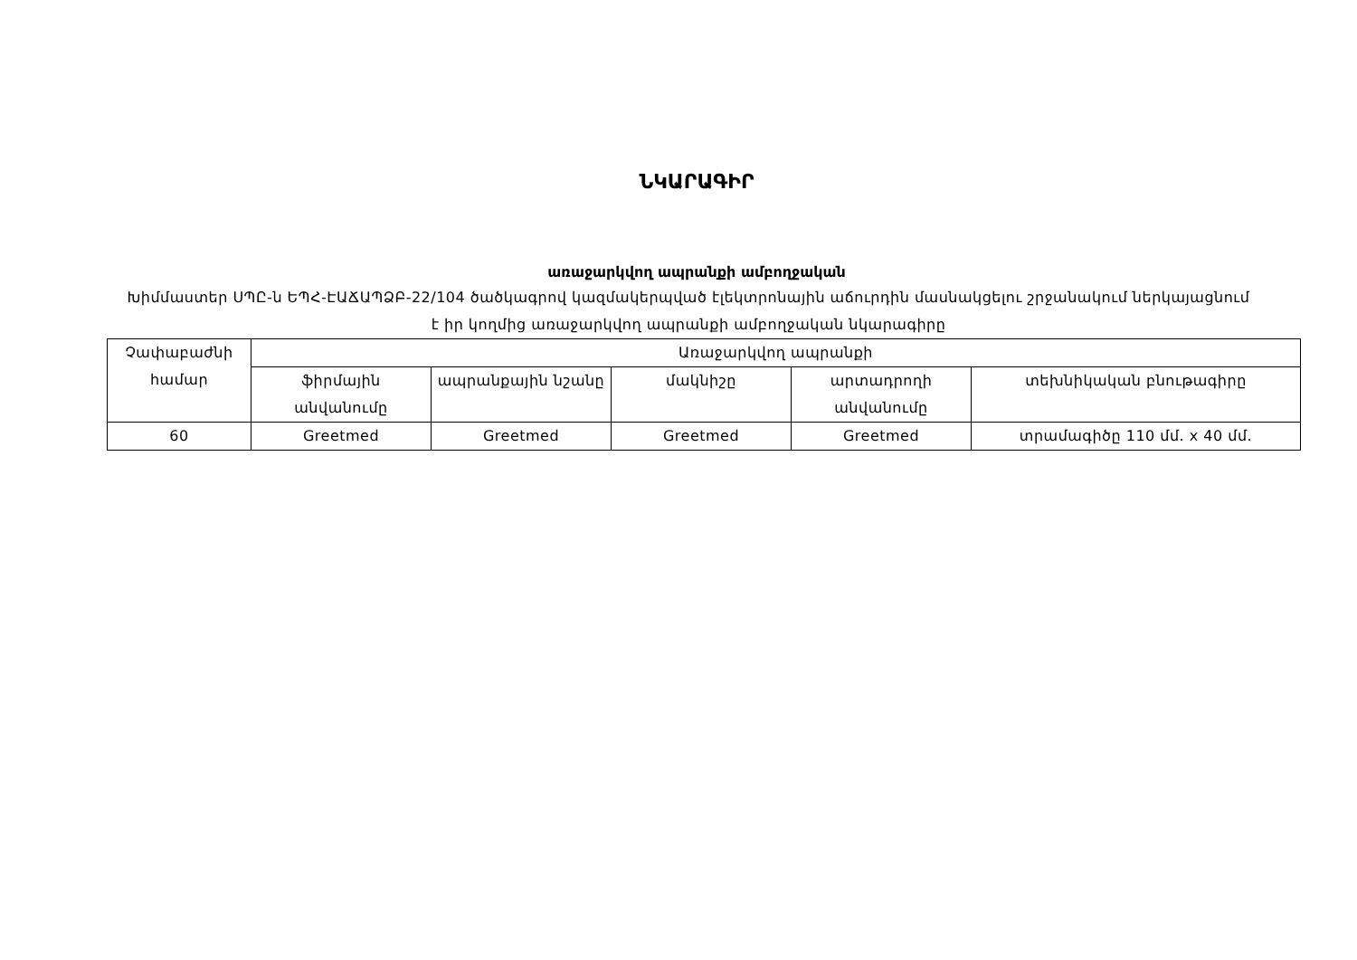ՆԿԱՐԱԳԻՐ
առաջարկվող ապրանքի ամբողջական
Խիմմաստեր ՍՊԸ-ն ԵՊՀ-ԷԱՃԱՊՁԲ-22/104 ծածկագրով կազմակերպված էլեկտրոնային աճուրդին մասնակցելու շրջանակում ներկայացնում է իր կողմից առաջարկվող ապրանքի ամբողջական նկարագիրը
| Չափաբաժնի համար | Առաջարկվող ապրանքի | | | | |
| --- | --- | --- | --- | --- | --- |
| | ֆիրմային անվանումը | ապրանքային նշանը | մակնիշը | արտադրողի անվանումը | տեխնիկական բնութագիրը |
| 60 | Greetmed | Greetmed | Greetmed | Greetmed | տրամագիծը 110 մմ. x 40 մմ. |